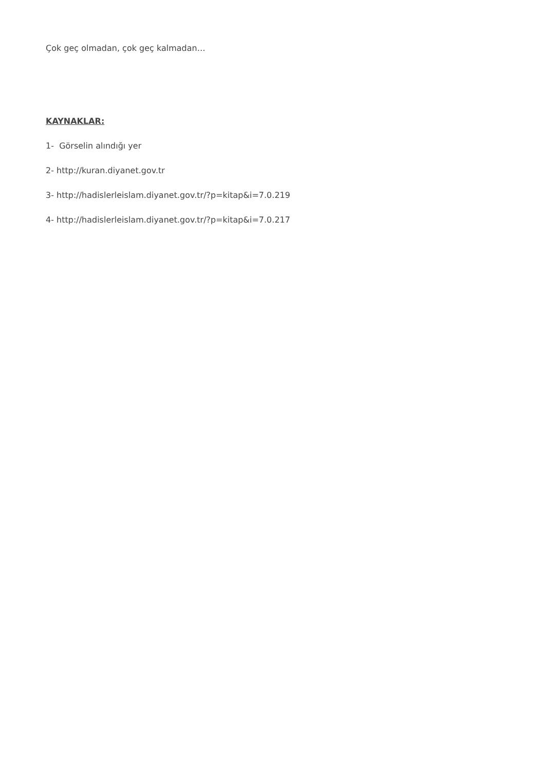Çok geç olmadan, çok geç kalmadan…
KAYNAKLAR:
1- Görselin alındığı yer
2- http://kuran.diyanet.gov.tr
3- http://hadislerleislam.diyanet.gov.tr/?p=kitap&i=7.0.219
4- http://hadislerleislam.diyanet.gov.tr/?p=kitap&i=7.0.217